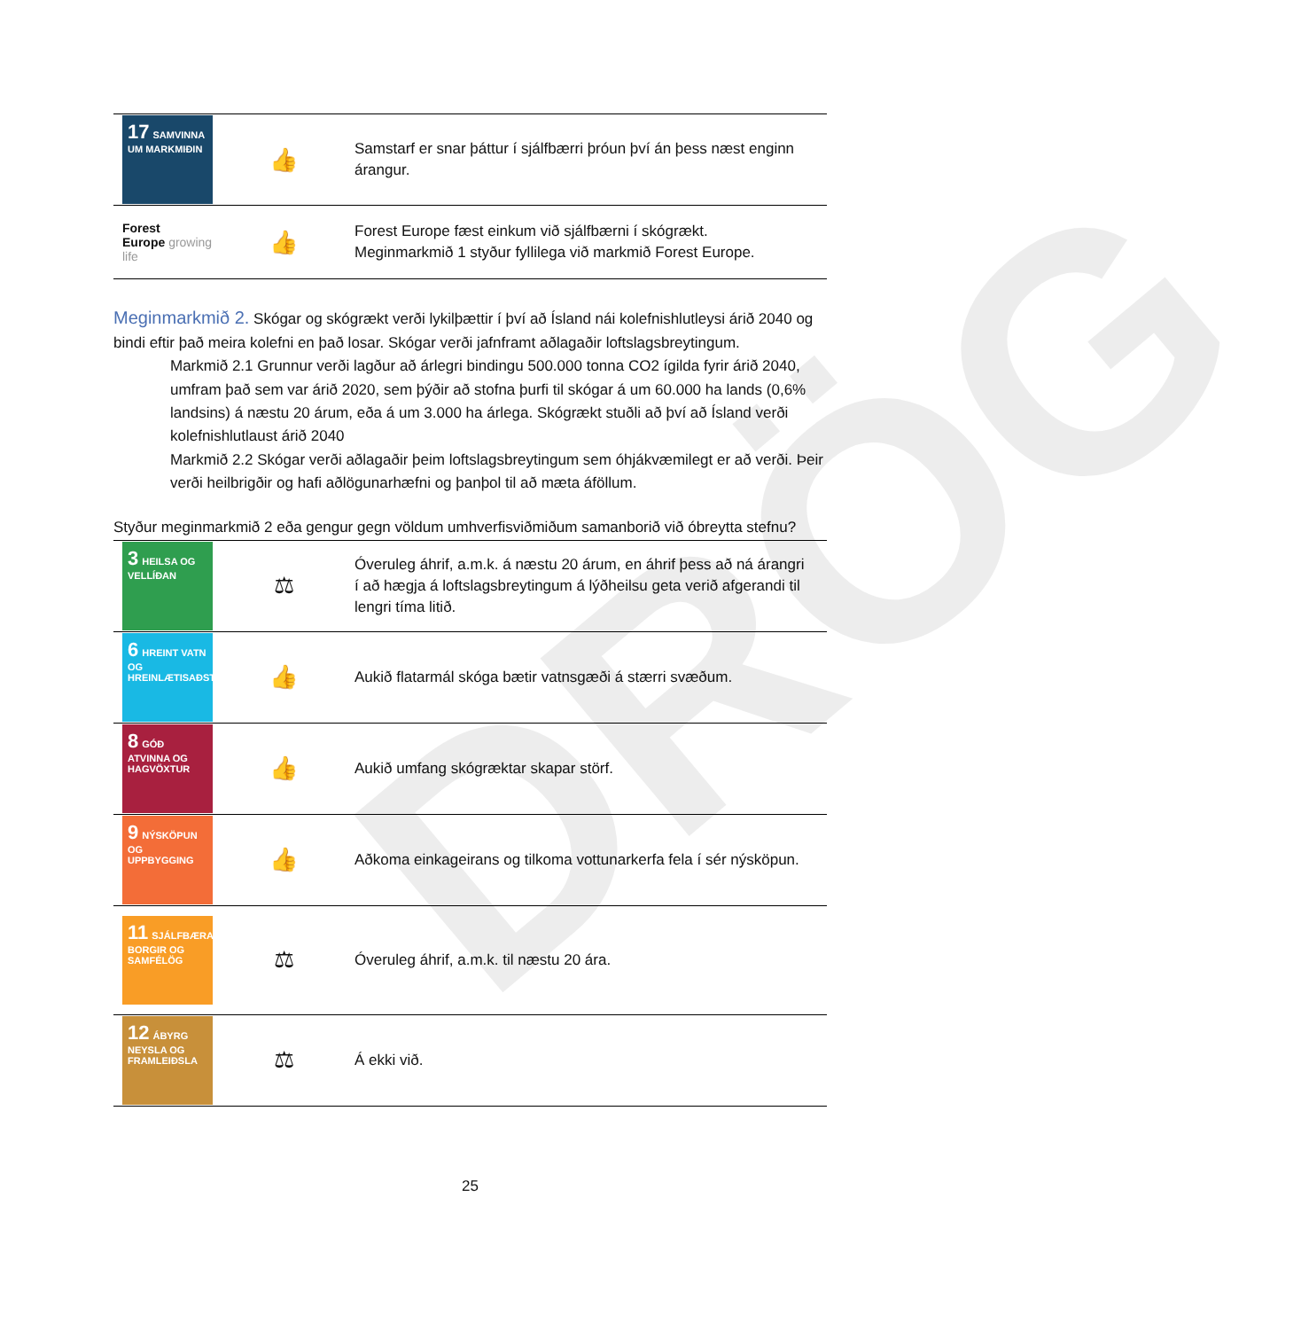DRÖG
| 17 SAMVINNA UM MARKMIÐIN | 👍 | Samstarf er snar þáttur í sjálfbærri þróun því án þess næst enginn árangur. |
| Forest Europe growing life | 👍 | Forest Europe fæst einkum við sjálfbærni í skógrækt. Meginmarkmið 1 styður fyllilega við markmið Forest Europe. |
Meginmarkmið 2. Skógar og skógrækt verði lykilþættir í því að Ísland nái kolefnishlutleysi árið 2040 og bindi eftir það meira kolefni en það losar. Skógar verði jafnframt aðlagaðir loftslagsbreytingum.
Markmið 2.1 Grunnur verði lagður að árlegri bindingu 500.000 tonna CO2 ígilda fyrir árið 2040, umfram það sem var árið 2020, sem þýðir að stofna þurfi til skógar á um 60.000 ha lands (0,6% landsins) á næstu 20 árum, eða á um 3.000 ha árlega. Skógrækt stuðli að því að Ísland verði kolefnishlutlaust árið 2040
Markmið 2.2 Skógar verði aðlagaðir þeim loftslagsbreytingum sem óhjákvæmilegt er að verði. Þeir verði heilbrigðir og hafi aðlögunarhæfni og þanþol til að mæta áföllum.
Styður meginmarkmið 2 eða gengur gegn völdum umhverfisviðmiðum samanborið við óbreytta stefnu?
| 3 HEILSA OG VELLÍÐAN | ⚖ | Óveruleg áhrif, a.m.k. á næstu 20 árum, en áhrif þess að ná árangri í að hægja á loftslagsbreytingum á lýðheilsu geta verið afgerandi til lengri tíma litið. |
| 6 HREINT VATN OG HREINLÆTISAÐSTAÐA | 👍 | Aukið flatarmál skóga bætir vatnsgæði á stærri svæðum. |
| 8 GÓÐ ATVINNA OG HAGVÖXTUR | 👍 | Aukið umfang skógræktar skapar störf. |
| 9 NÝSKÖPUN OG UPPBYGGING | 👍 | Aðkoma einkageirans og tilkoma vottunarkerfa fela í sér nýsköpun. |
| 11 SJÁLFBÆRAR BORGIR OG SAMFÉLÖG | ⚖ | Óveruleg áhrif, a.m.k. til næstu 20 ára. |
| 12 ÁBYRG NEYSLA OG FRAMLEIÐSLA | ⚖ | Á ekki við. |
25